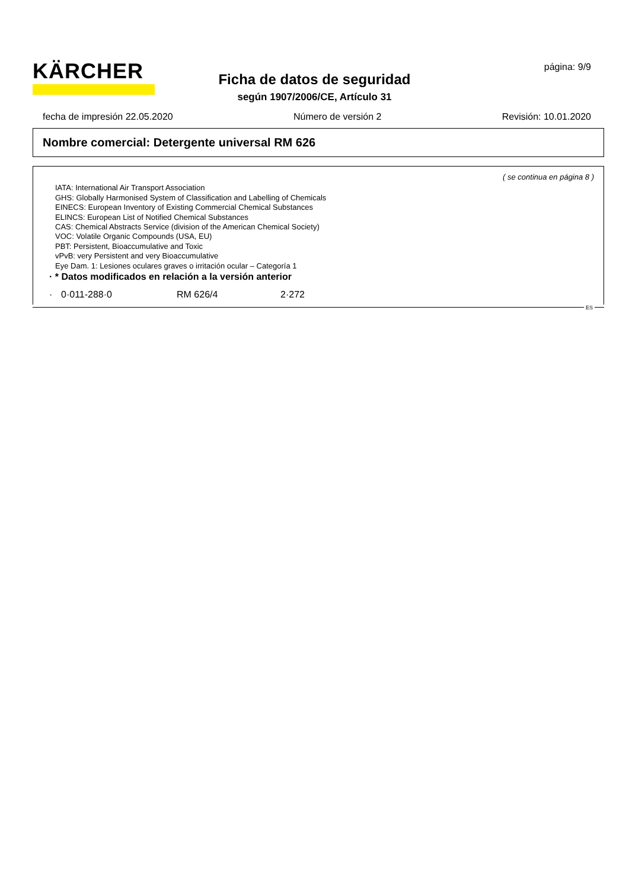KÄRCHER página: 9/9
Ficha de datos de seguridad
según 1907/2006/CE, Artículo 31
fecha de impresión 22.05.2020 Número de versión 2 Revisión: 10.01.2020
Nombre comercial: Detergente universal RM 626
( se continua en página 8 )
IATA: International Air Transport Association
GHS: Globally Harmonised System of Classification and Labelling of Chemicals
EINECS: European Inventory of Existing Commercial Chemical Substances
ELINCS: European List of Notified Chemical Substances
CAS: Chemical Abstracts Service (division of the American Chemical Society)
VOC: Volatile Organic Compounds (USA, EU)
PBT: Persistent, Bioaccumulative and Toxic
vPvB: very Persistent and very Bioaccumulative
Eye Dam. 1: Lesiones oculares graves o irritación ocular – Categoría 1
· * Datos modificados en relación a la versión anterior
· 0·011-288·0 RM 626/4 2·272
ES